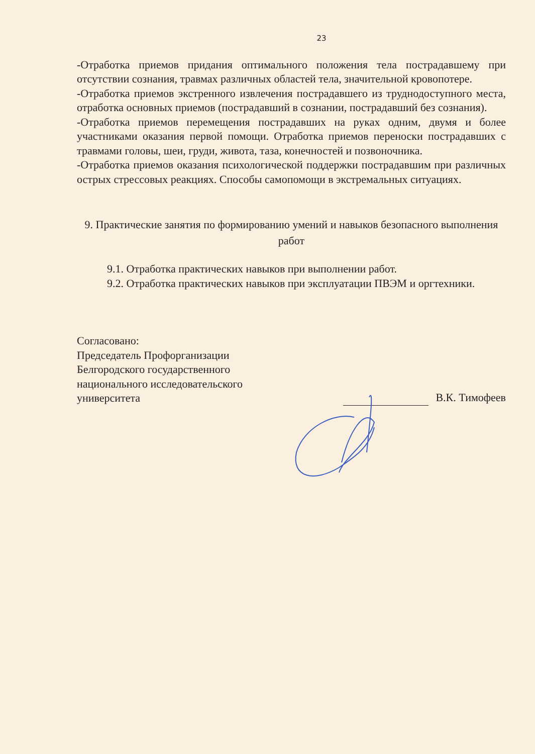23
-Отработка приемов придания оптимального положения тела пострадавшему при отсутствии сознания, травмах различных областей тела, значительной кровопотере.
-Отработка приемов экстренного извлечения пострадавшего из труднодоступного места, отработка основных приемов (пострадавший в сознании, пострадавший без сознания).
-Отработка приемов перемещения пострадавших на руках одним, двумя и более участниками оказания первой помощи. Отработка приемов переноски пострадавших с травмами головы, шеи, груди, живота, таза, конечностей и позвоночника.
-Отработка приемов оказания психологической поддержки пострадавшим при различных острых стрессовых реакциях. Способы самопомощи в экстремальных ситуациях.
9. Практические занятия по формированию умений и навыков безопасного выполнения работ
9.1. Отработка практических навыков при выполнении работ.
9.2. Отработка практических навыков при эксплуатации ПВЭМ и оргтехники.
Согласовано:
Председатель Профорганизации
Белгородского государственного
национального исследовательского
университета
В.К. Тимофеев